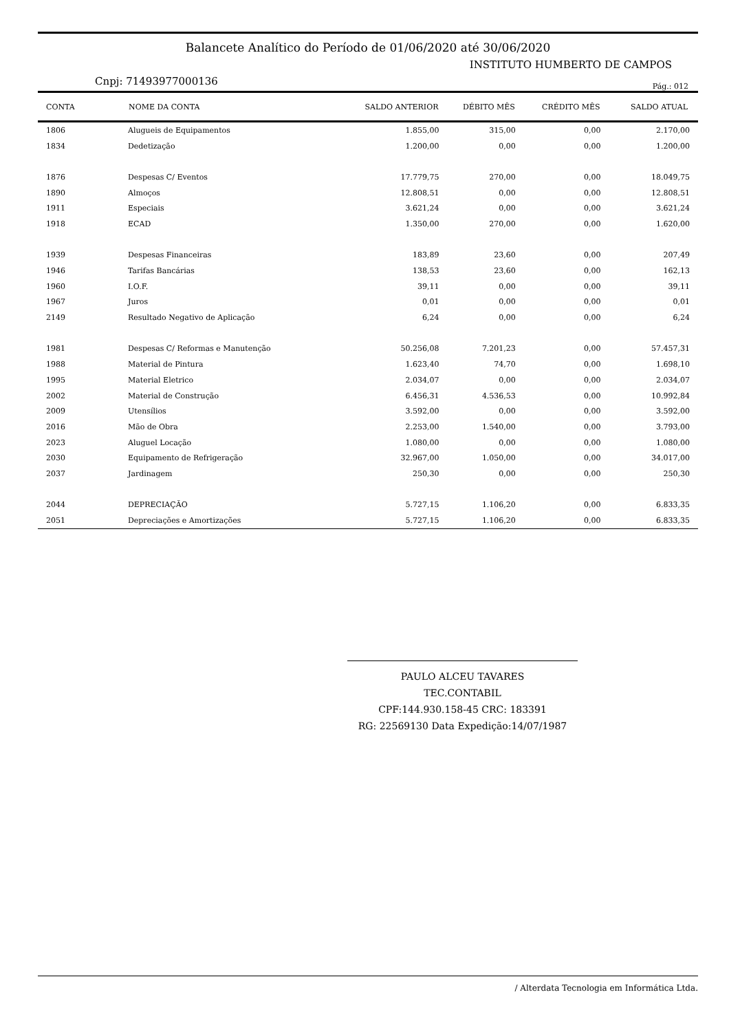Balancete Analítico do Período de 01/06/2020 até 30/06/2020
INSTITUTO HUMBERTO DE CAMPOS
Cnpj: 71493977000136 Pág.: 012
| CONTA | NOME DA CONTA | SALDO ANTERIOR | DÉBITO MÊS | CRÉDITO MÊS | SALDO ATUAL |
| --- | --- | --- | --- | --- | --- |
| 1806 | Alugueis de Equipamentos | 1.855,00 | 315,00 | 0,00 | 2.170,00 |
| 1834 | Dedetização | 1.200,00 | 0,00 | 0,00 | 1.200,00 |
| 1876 | Despesas C/ Eventos | 17.779,75 | 270,00 | 0,00 | 18.049,75 |
| 1890 | Almoços | 12.808,51 | 0,00 | 0,00 | 12.808,51 |
| 1911 | Especiais | 3.621,24 | 0,00 | 0,00 | 3.621,24 |
| 1918 | ECAD | 1.350,00 | 270,00 | 0,00 | 1.620,00 |
| 1939 | Despesas Financeiras | 183,89 | 23,60 | 0,00 | 207,49 |
| 1946 | Tarifas Bancárias | 138,53 | 23,60 | 0,00 | 162,13 |
| 1960 | I.O.F. | 39,11 | 0,00 | 0,00 | 39,11 |
| 1967 | Juros | 0,01 | 0,00 | 0,00 | 0,01 |
| 2149 | Resultado Negativo de Aplicação | 6,24 | 0,00 | 0,00 | 6,24 |
| 1981 | Despesas C/ Reformas e Manutenção | 50.256,08 | 7.201,23 | 0,00 | 57.457,31 |
| 1988 | Material de Pintura | 1.623,40 | 74,70 | 0,00 | 1.698,10 |
| 1995 | Material Eletrico | 2.034,07 | 0,00 | 0,00 | 2.034,07 |
| 2002 | Material de Construção | 6.456,31 | 4.536,53 | 0,00 | 10.992,84 |
| 2009 | Utensílios | 3.592,00 | 0,00 | 0,00 | 3.592,00 |
| 2016 | Mão de Obra | 2.253,00 | 1.540,00 | 0,00 | 3.793,00 |
| 2023 | Aluguel Locação | 1.080,00 | 0,00 | 0,00 | 1.080,00 |
| 2030 | Equipamento de Refrigeração | 32.967,00 | 1.050,00 | 0,00 | 34.017,00 |
| 2037 | Jardinagem | 250,30 | 0,00 | 0,00 | 250,30 |
| 2044 | DEPRECIAÇÃO | 5.727,15 | 1.106,20 | 0,00 | 6.833,35 |
| 2051 | Depreciações e Amortizações | 5.727,15 | 1.106,20 | 0,00 | 6.833,35 |
PAULO ALCEU TAVARES
TEC.CONTABIL
CPF:144.930.158-45 CRC: 183391
RG: 22569130 Data Expedição:14/07/1987
/ Alterdata Tecnologia em Informática Ltda.